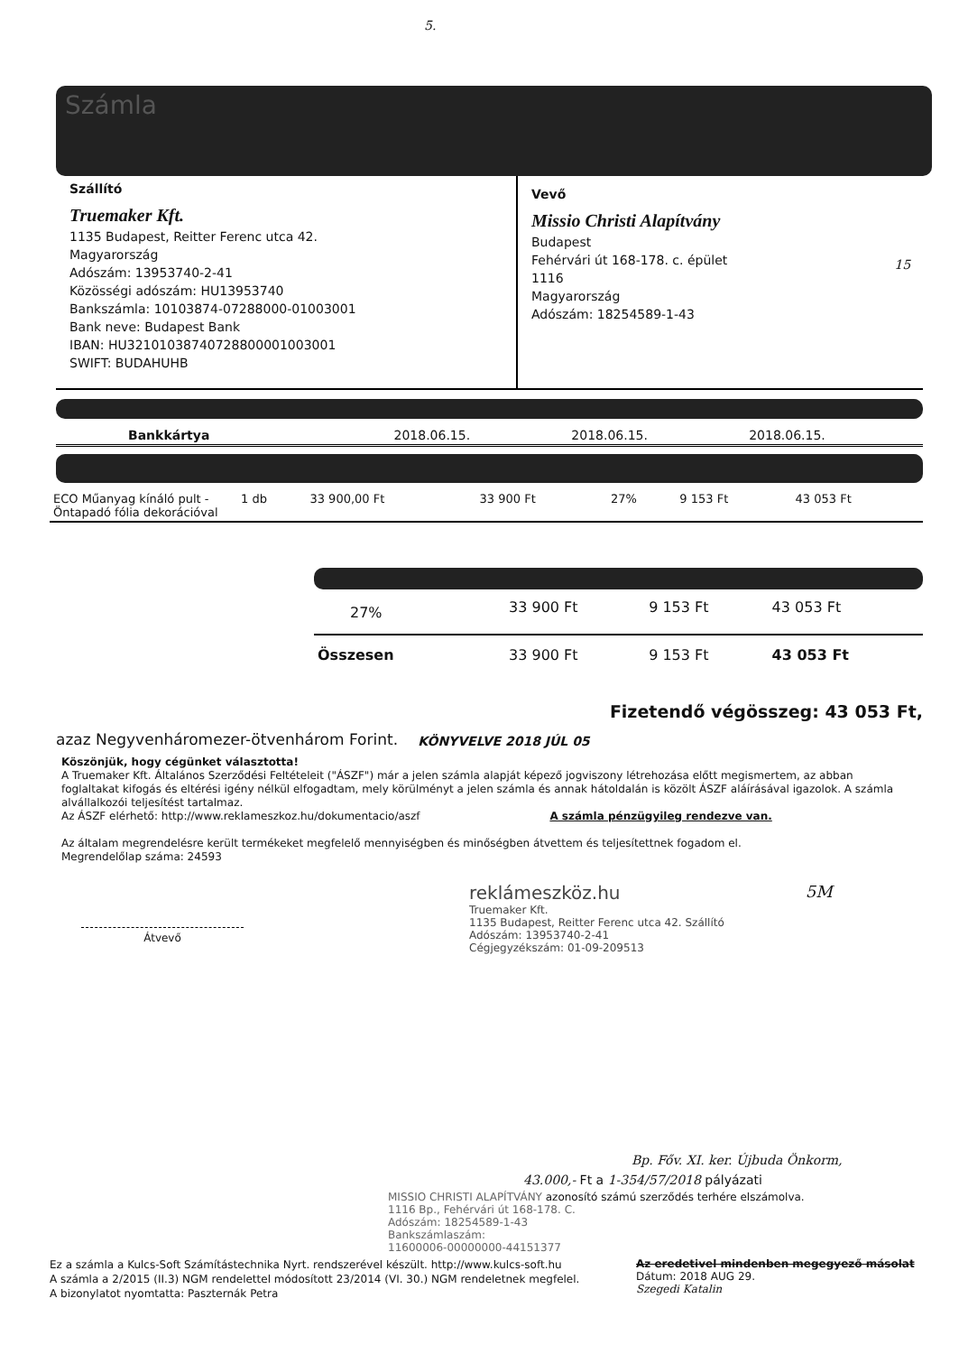5.
Számla
Szállító
Truemaker Kft.
1135 Budapest, Reitter Ferenc utca 42.
Magyarország
Adószám: 13953740-2-41
Közösségi adószám: HU13953740
Bankszámla: 10103874-07288000-01003001
Bank neve: Budapest Bank
IBAN: HU32101038740728800001003001
SWIFT: BUDAHUHB
Vevő
Missio Christi Alapítvány
Budapest
Fehérvári út 168-178. c. épület
1116
Magyarország
Adószám: 18254589-1-43
15
| Bankkártya | 2018.06.15. | 2018.06.15. | 2018.06.15. |
| ECO Műanyag kínáló pult - Öntapadó fólia dekorációval | 1 db | 33 900,00 Ft | 33 900 Ft | 27% | 9 153 Ft | 43 053 Ft |
| 27% | 33 900 Ft | 9 153 Ft | 43 053 Ft |
| Összesen | 33 900 Ft | 9 153 Ft | 43 053 Ft |
azaz Negyvenháromezer-ötvenhárom Forint.
KÖNYVELVE 2018 JÚL 05
Fizetendő végösszeg: 43 053 Ft,
Köszönjük, hogy cégünket választotta!
A Truemaker Kft. Általános Szerződési Feltételeit ("ÁSZF") már a jelen számla alapját képező jogviszony létrehozása előtt megismertem, az abban foglaltakat kifogás és eltérési igény nélkül elfogadtam, mely körülményt a jelen számla és annak hátoldalán is közölt ÁSZF aláírásával igazolok. A számla alvállalkozói teljesítést tartalmaz.
Az ÁSZF elérhető: http://www.reklameszkoz.hu/dokumentacio/aszf A számla pénzügyileg rendezve van.
Az általam megrendelésre került termékeket megfelelő mennyiségben és minőségben átvettem és teljesítettnek fogadom el.
Megrendelőlap száma: 24593
Átvevő
reklámeszköz.hu
Truemaker Kft.
1135 Budapest, Reitter Ferenc utca 42. Szállító
Adószám: 13953740-2-41
Cégjegyzékszám: 01-09-209513
5M
Bp. Főv. XI. ker. Újbuda Önkorm,
43.000,- Ft a 1-354/57/2018 pályázati
MISSIO CHRISTI ALAPÍTVÁNY azonosító számú szerződés terhére elszámolva.
1116 Bp., Fehérvári út 168-178. C.
Adószám: 18254589-1-43
Bankszámlaszám:
11600006-00000000-44151377
Ez a számla a Kulcs-Soft Számítástechnika Nyrt. rendszerével készült. http://www.kulcs-soft.hu
A számla a 2/2015 (II.3) NGM rendelettel módosított 23/2014 (VI. 30.) NGM rendeletnek megfelel.
A bizonylatot nyomtatta: Paszternák Petra
Az eredetivel mindenben megegyező másolat
Dátum: 2018 AUG 29.
Szegedi Katalin